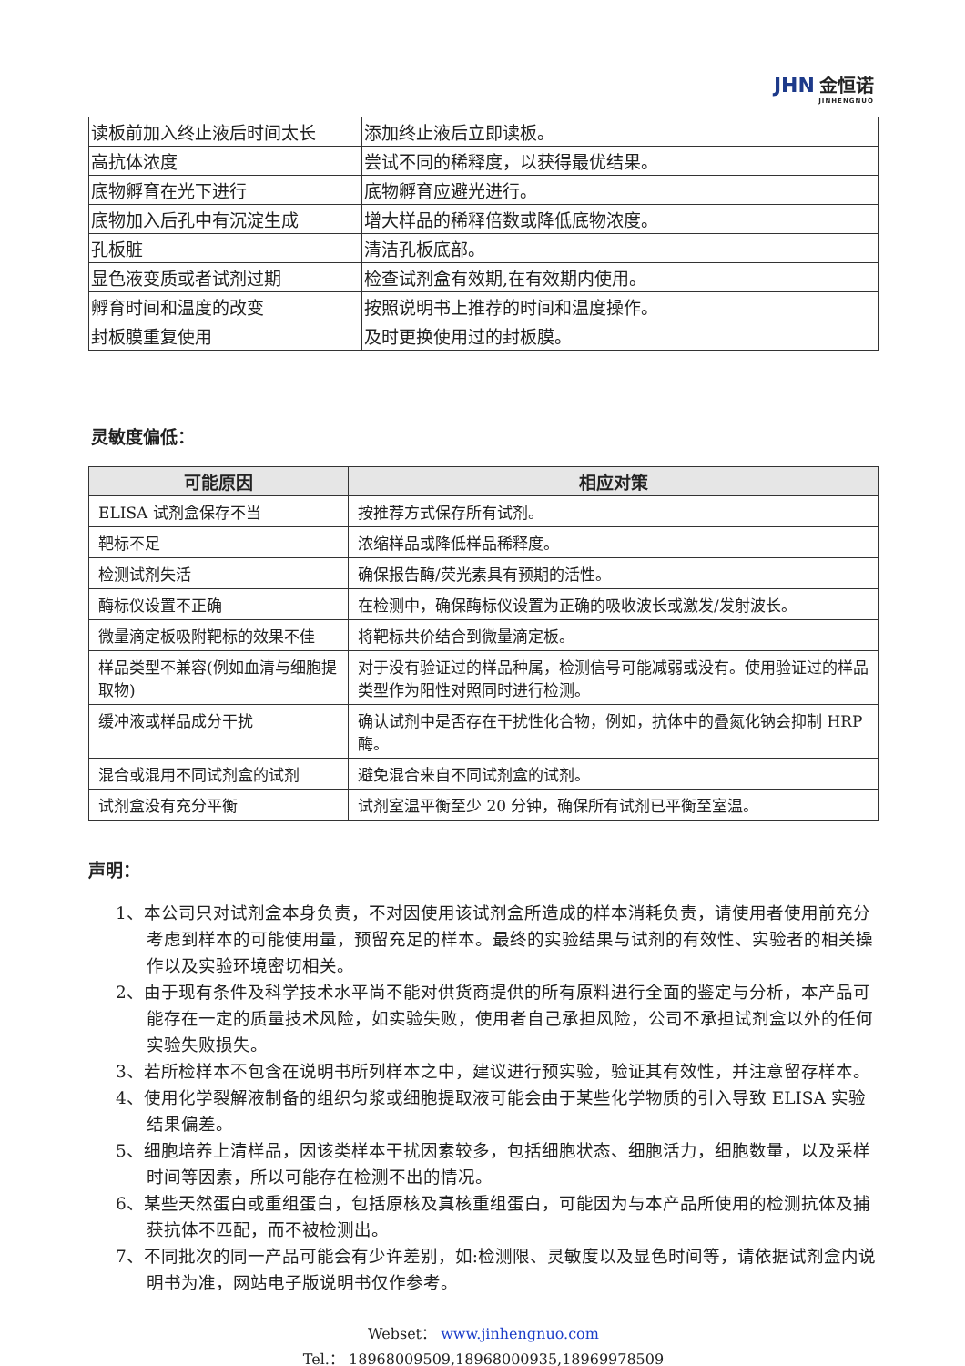JHN 金恒诺
JINHENGNUO
| 读板前加入终止液后时间太长 | 添加终止液后立即读板。 |
| 高抗体浓度 | 尝试不同的稀释度，以获得最优结果。 |
| 底物孵育在光下进行 | 底物孵育应避光进行。 |
| 底物加入后孔中有沉淀生成 | 增大样品的稀释倍数或降低底物浓度。 |
| 孔板脏 | 清洁孔板底部。 |
| 显色液变质或者试剂过期 | 检查试剂盒有效期,在有效期内使用。 |
| 孵育时间和温度的改变 | 按照说明书上推荐的时间和温度操作。 |
| 封板膜重复使用 | 及时更换使用过的封板膜。 |
灵敏度偏低：
| 可能原因 | 相应对策 |
| --- | --- |
| ELISA 试剂盒保存不当 | 按推荐方式保存所有试剂。 |
| 靶标不足 | 浓缩样品或降低样品稀释度。 |
| 检测试剂失活 | 确保报告酶/荧光素具有预期的活性。 |
| 酶标仪设置不正确 | 在检测中，确保酶标仪设置为正确的吸收波长或激发/发射波长。 |
| 微量滴定板吸附靶标的效果不佳 | 将靶标共价结合到微量滴定板。 |
| 样品类型不兼容(例如血清与细胞提取物) | 对于没有验证过的样品种属，检测信号可能减弱或没有。使用验证过的样品类型作为阳性对照同时进行检测。 |
| 缓冲液或样品成分干扰 | 确认试剂中是否存在干扰性化合物，例如，抗体中的叠氮化钠会抑制 HRP 酶。 |
| 混合或混用不同试剂盒的试剂 | 避免混合来自不同试剂盒的试剂。 |
| 试剂盒没有充分平衡 | 试剂室温平衡至少 20 分钟，确保所有试剂已平衡至室温。 |
声明：
1、本公司只对试剂盒本身负责，不对因使用该试剂盒所造成的样本消耗负责，请使用者使用前充分考虑到样本的可能使用量，预留充足的样本。最终的实验结果与试剂的有效性、实验者的相关操作以及实验环境密切相关。
2、由于现有条件及科学技术水平尚不能对供货商提供的所有原料进行全面的鉴定与分析，本产品可能存在一定的质量技术风险，如实验失败，使用者自己承担风险，公司不承担试剂盒以外的任何实验失败损失。
3、若所检样本不包含在说明书所列样本之中，建议进行预实验，验证其有效性，并注意留存样本。
4、使用化学裂解液制备的组织匀浆或细胞提取液可能会由于某些化学物质的引入导致 ELISA 实验结果偏差。
5、细胞培养上清样品，因该类样本干扰因素较多，包括细胞状态、细胞活力，细胞数量，以及采样时间等因素，所以可能存在检测不出的情况。
6、某些天然蛋白或重组蛋白，包括原核及真核重组蛋白，可能因为与本产品所使用的检测抗体及捕获抗体不匹配，而不被检测出。
7、不同批次的同一产品可能会有少许差别，如:检测限、灵敏度以及显色时间等，请依据试剂盒内说明书为准，网站电子版说明书仅作参考。
Webset： www.jinhengnuo.com
Tel.： 18968009509,18968000935,18969978509